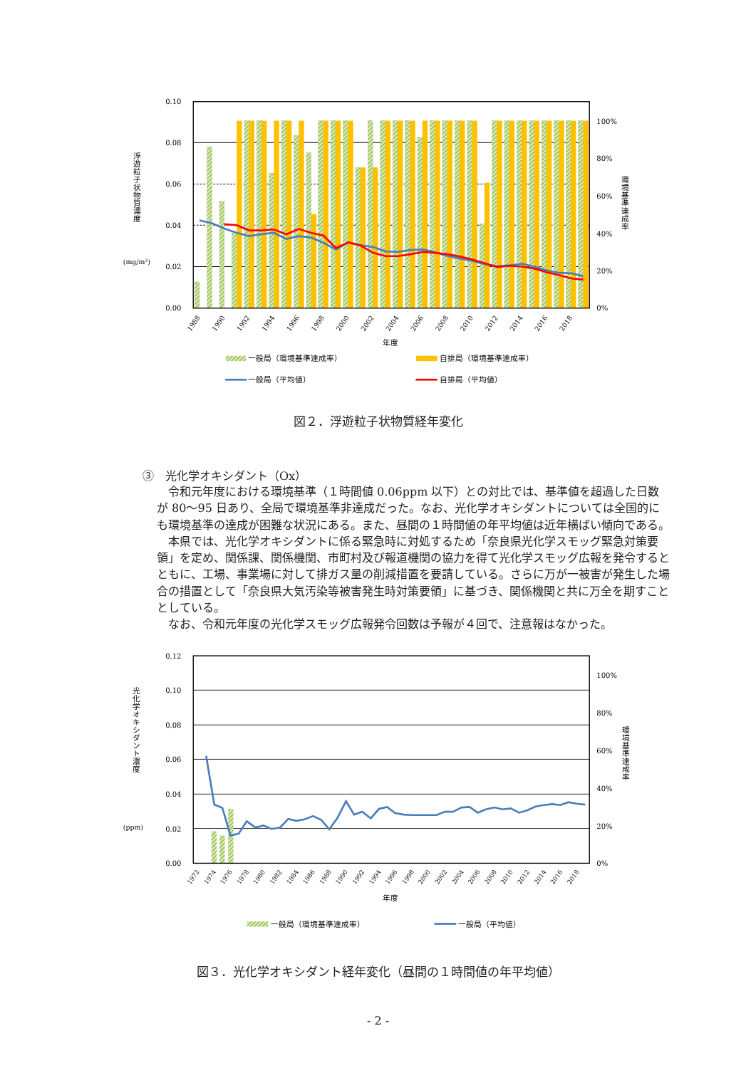0.10
0.08
0.06
0.04
0.02
0.00
100%
80%
60%
40%
20%
0%
浮遊粒子状物質濃度
(mg/m3)
環境基準達成率
1988
1990
1992
1994
1996
1998
2000
2002
2004
2006
2008
2010
2012
2014
2016
2018
年度
一般局（環境基準達成率）
自排局（環境基準達成率）
一般局（平均値）
自排局（平均値）
図２．浮遊粒子状物質経年変化
③　光化学オキシダント（Ox）
令和元年度における環境基準（１時間値 0.06ppm 以下）との対比では、基準値を超過した日数が 80～95 日あり、全局で環境基準非達成だった。なお、光化学オキシダントについては全国的にも環境基準の達成が困難な状況にある。また、昼間の１時間値の年平均値は近年横ばい傾向である。
本県では、光化学オキシダントに係る緊急時に対処するため「奈良県光化学スモッグ緊急対策要領」を定め、関係課、関係機関、市町村及び報道機関の協力を得て光化学スモッグ広報を発令するとともに、工場、事業場に対して排ガス量の削減措置を要請している。さらに万が一被害が発生した場合の措置として「奈良県大気汚染等被害発生時対策要領」に基づき、関係機関と共に万全を期すこととしている。
なお、令和元年度の光化学スモッグ広報発令回数は予報が４回で、注意報はなかった。
0.12
0.10
0.08
0.06
0.04
0.02
0.00
100%
80%
60%
40%
20%
0%
光化学オキシダント濃度
(ppm)
環境基準達成率
1972
1974
1976
1978
1980
1982
1984
1986
1988
1990
1992
1994
1996
1998
2000
2002
2004
2006
2008
2010
2012
2014
2016
2018
年度
一般局（環境基準達成率）
一般局（平均値）
図３．光化学オキシダント経年変化（昼間の１時間値の年平均値）
- 2 -